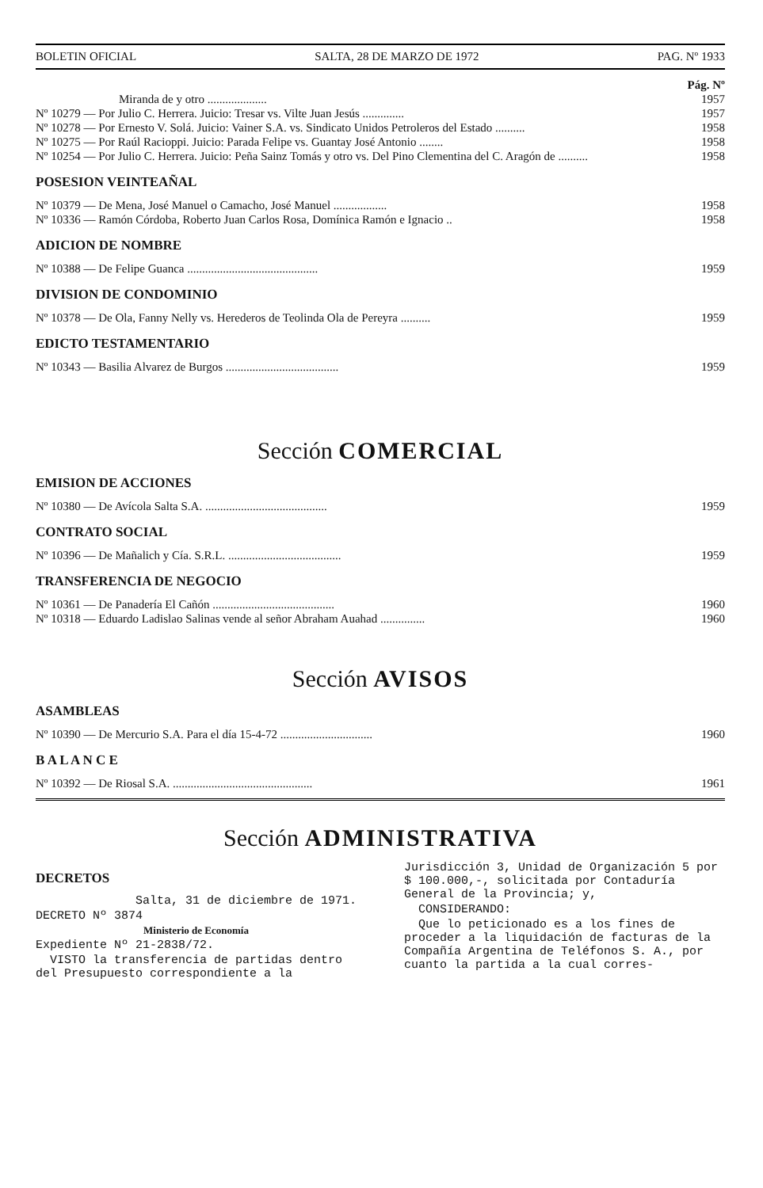BOLETIN OFICIAL SALTA, 28 DE MARZO DE 1972 PAG. Nº 1933
Pág. Nº
Miranda de y otro .................... 1957
Nº 10279 — Por Julio C. Herrera. Juicio: Tresar vs. Vilte Juan Jesús .............. 1957
Nº 10278 — Por Ernesto V. Solá. Juicio: Vainer S.A. vs. Sindicato Unidos Petroleros del Estado .......... 1958
Nº 10275 — Por Raúl Racioppi. Juicio: Parada Felipe vs. Guantay José Antonio ........ 1958
Nº 10254 — Por Julio C. Herrera. Juicio: Peña Sainz Tomás y otro vs. Del Pino Clementina del C. Aragón de .......... 1958
POSESION VEINTEAÑAL
Nº 10379 — De Mena, José Manuel o Camacho, José Manuel .................. 1958
Nº 10336 — Ramón Córdoba, Roberto Juan Carlos Rosa, Domínica Ramón e Ignacio .. 1958
ADICION DE NOMBRE
Nº 10388 — De Felipe Guanca ............................................ 1959
DIVISION DE CONDOMINIO
Nº 10378 — De Ola, Fanny Nelly vs. Herederos de Teolinda Ola de Pereyra .......... 1959
EDICTO TESTAMENTARIO
Nº 10343 — Basilia Alvarez de Burgos ...................................... 1959
Sección COMERCIAL
EMISION DE ACCIONES
Nº 10380 — De Avícola Salta S.A. ......................................... 1959
CONTRATO SOCIAL
Nº 10396 — De Mañalich y Cía. S.R.L. ...................................... 1959
TRANSFERENCIA DE NEGOCIO
Nº 10361 — De Panadería El Cañón ......................................... 1960
Nº 10318 — Eduardo Ladislao Salinas vende al señor Abraham Auahad ............... 1960
Sección AVISOS
ASAMBLEAS
Nº 10390 — De Mercurio S.A. Para el día 15-4-72 ............................... 1960
B A L A N C E
Nº 10392 — De Riosal S.A. ............................................... 1961
Sección ADMINISTRATIVA
DECRETOS
Salta, 31 de diciembre de 1971.
DECRETO Nº 3874
Ministerio de Economía
Expediente Nº 21-2838/72.
VISTO la transferencia de partidas dentro del Presupuesto correspondiente a la
Jurisdicción 3, Unidad de Organización 5 por $ 100.000,-, solicitada por Contaduría General de la Provincia; y,
CONSIDERANDO:
Que lo peticionado es a los fines de proceder a la liquidación de facturas de la Compañía Argentina de Teléfonos S. A., por cuanto la partida a la cual corres-